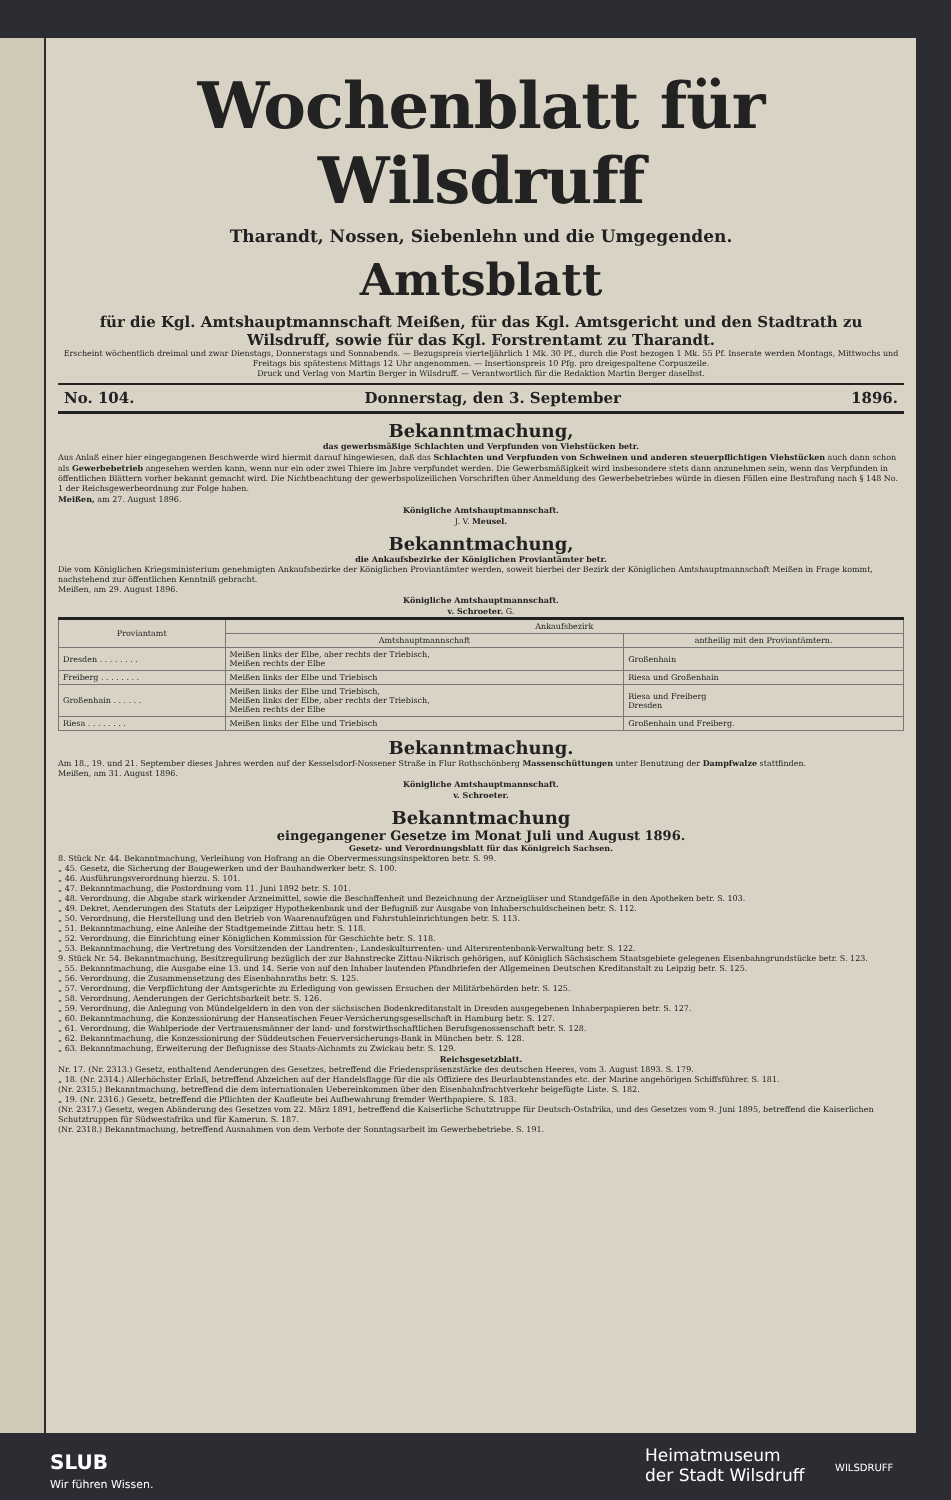Wochenblatt für Wilsdruff
Tharandt, Nossen, Siebenlehn und die Umgegenden.
Amtsblatt
für die Kgl. Amtshauptmannschaft Meißen, für das Kgl. Amtsgericht und den Stadtrath zu Wilsdruff, sowie für das Kgl. Forstrentamt zu Tharandt.
Erscheint wöchentlich dreimal und zwar Dienstags, Donnerstags und Sonnabends. — Bezugspreis vierteljährlich 1 Mk. 30 Pf., durch die Post bezogen 1 Mk. 55 Pf. Inserate werden Montags, Mittwochs und Freitags bis spätestens Mittags 12 Uhr angenommen. — Insertionspreis 10 Pfg. pro dreigespaltene Corpuszeile.
Druck und Verlag von Martin Berger in Wilsdruff. — Verantwortlich für die Redaktion Martin Berger daselbst.
No. 104. Donnerstag, den 3. September 1896.
Bekanntmachung,
das gewerbsmäßige Schlachten und Verpfunden von Viehstücken betr.
Aus Anlaß einer hier eingegangenen Beschwerde wird hiermit darauf hingewiesen, daß das Schlachten und Verpfunden von Schweinen und anderen steuerpflichtigen Viehstücken auch dann schon als Gewerbebetrieb angesehen werden kann, wenn nur ein oder zwei Thiere im Jahre verpfundet werden. Die Gewerbsmäßigkeit wird insbesondere stets dann anzunehmen sein, wenn das Verpfunden in öffentlichen Blättern vorher bekannt gemacht wird. Die Nichtbeachtung der gewerbspolizeilichen Vorschriften über Anmeldung des Gewerbebetriebes würde in diesen Fällen eine Bestrafung nach § 148 No. 1 der Reichsgewerbeordnung zur Folge haben.
Meißen, am 27. August 1896.
Königliche Amtshauptmannschaft.
J. V. Meusel.
Bekanntmachung,
die Ankaufsbezirke der Königlichen Proviantämter betr.
Die vom Königlichen Kriegsministerium genehmigten Ankaufsbezirke der Königlichen Proviantämter werden, soweit hierbei der Bezirk der Königlichen Amtshauptmannschaft Meißen in Frage kommt, nachstehend zur öffentlichen Kenntniß gebracht.
Meißen, am 29. August 1896.
Königliche Amtshauptmannschaft.
v. Schroeter. G.
| Proviantamt | Ankaufsbezirk | |
| --- | --- | --- |
| | Amtshauptmannschaft | antheilig mit den Proviantämtern. |
| Dresden . . . . . . . . | Meißen links der Elbe, aber rechts der Triebisch, Meißen rechts der Elbe | Großenhain |
| Freiberg . . . . . . . . | Meißen links der Elbe und Triebisch | Riesa und Großenhain |
| Großenhain . . . . . . | Meißen links der Elbe und Triebisch, Meißen links der Elbe, aber rechts der Triebisch, Meißen rechts der Elbe | Riesa und Freiberg Dresden |
| Riesa . . . . . . . . | Meißen links der Elbe und Triebisch | Großenhain und Freiberg. |
Bekanntmachung.
Am 18., 19. und 21. September dieses Jahres werden auf der Kesselsdorf-Nossener Straße in Flur Rothschönberg Massenschüttungen unter Benutzung der Dampfwalze stattfinden.
Meißen, am 31. August 1896.
Königliche Amtshauptmannschaft.
v. Schroeter.
Bekanntmachung
eingegangener Gesetze im Monat Juli und August 1896.
Gesetz- und Verordnungsblatt für das Königreich Sachsen.
8. Stück Nr. 44. Bekanntmachung, Verleihung von Hofrang an die Obervermessungsinspektoren betr. S. 99.
„ 45. Gesetz, die Sicherung der Baugewerken und der Bauhandwerker betr. S. 100.
„ 46. Ausführungsverordnung hierzu. S. 101.
„ 47. Bekanntmachung, die Postordnung vom 11. Juni 1892 betr. S. 101.
„ 48. Verordnung, die Abgabe stark wirkender Arzneimittel, sowie die Beschaffenheit und Bezeichnung der Arzneigläser und Standgefäße in den Apotheken betr. S. 103.
„ 49. Dekret, Aenderungen des Statuts der Leipziger Hypothekenbank und der Befugniß zur Ausgabe von Inhaberschuldscheinen betr. S. 112.
„ 50. Verordnung, die Herstellung und den Betrieb von Waarenaufzügen und Fahrstuhleinrichtungen betr. S. 113.
„ 51. Bekanntmachung, eine Anleihe der Stadtgemeinde Zittau betr. S. 118.
„ 52. Verordnung, die Einrichtung einer Königlichen Kommission für Geschichte betr. S. 118.
„ 53. Bekanntmachung, die Vertretung des Vorsitzenden der Landrenten-, Landeskulturrenten- und Altersrentenbank-Verwaltung betr. S. 122.
9. Stück Nr. 54. Bekanntmachung, Besitzregulirung bezüglich der zur Bahnstrecke Zittau-Nikrisch gehörigen, auf Königlich Sächsischem Staatsgebiete gelegenen Eisenbahngrundstücke betr. S. 123.
„ 55. Bekanntmachung, die Ausgabe eine 13. und 14. Serie von auf den Inhaber lautenden Pfandbriefen der Allgemeinen Deutschen Kreditanstalt zu Leipzig betr. S. 125.
„ 56. Verordnung, die Zusammensetzung des Eisenbahnraths betr. S. 125.
„ 57. Verordnung, die Verpflichtung der Amtsgerichte zu Erledigung von gewissen Ersuchen der Militärbehörden betr. S. 125.
„ 58. Verordnung, Aenderungen der Gerichtsbarkeit betr. S. 126.
„ 59. Verordnung, die Anlegung von Mündelgeldern in den von der sächsischen Bodenkreditanstalt in Dresden ausgegebenen Inhaberpapieren betr. S. 127.
„ 60. Bekanntmachung, die Konzessionirung der Hanseatischen Feuer-Versicherungsgesellschaft in Hamburg betr. S. 127.
„ 61. Verordnung, die Wahlperiode der Vertrauensmänner der land- und forstwirthschaftlichen Berufsgenossenschaft betr. S. 128.
„ 62. Bekanntmachung, die Konzessionirung der Süddeutschen Feuerversicherungs-Bank in München betr. S. 128.
„ 63. Bekanntmachung, Erweiterung der Befugnisse des Staats-Aichamts zu Zwickau betr. S. 129.
Reichsgesetzblatt.
Nr. 17. (Nr. 2313.) Gesetz, enthaltend Aenderungen des Gesetzes, betreffend die Friedenspräsenzstärke des deutschen Heeres, vom 3. August 1893. S. 179.
„ 18. (Nr. 2314.) Allerhöchster Erlaß, betreffend Abzeichen auf der Handelsflagge für die als Offiziere des Beurlaubtenstandes etc. der Marine angehörigen Schiffsführer. S. 181.
(Nr. 2315.) Bekanntmachung, betreffend die dem internationalen Uebereinkommen über den Eisenbahnfrachtverkehr beigefügte Liste. S. 182.
„ 19. (Nr. 2316.) Gesetz, betreffend die Pflichten der Kaufleute bei Aufbewahrung fremder Werthpapiere. S. 183.
(Nr. 2317.) Gesetz, wegen Abänderung des Gesetzes vom 22. März 1891, betreffend die Kaiserliche Schutztruppe für Deutsch-Ostafrika, und des Gesetzes vom 9. Juni 1895, betreffend die Kaiserlichen Schutztruppen für Südwestafrika und für Kamerun. S. 187.
(Nr. 2318.) Bekanntmachung, betreffend Ausnahmen von dem Verbote der Sonntagsarbeit im Gewerbebetriebe. S. 191.
SLUB
Wir führen Wissen.
Heimatmuseum
der Stadt Wilsdruff
WILSDRUFF